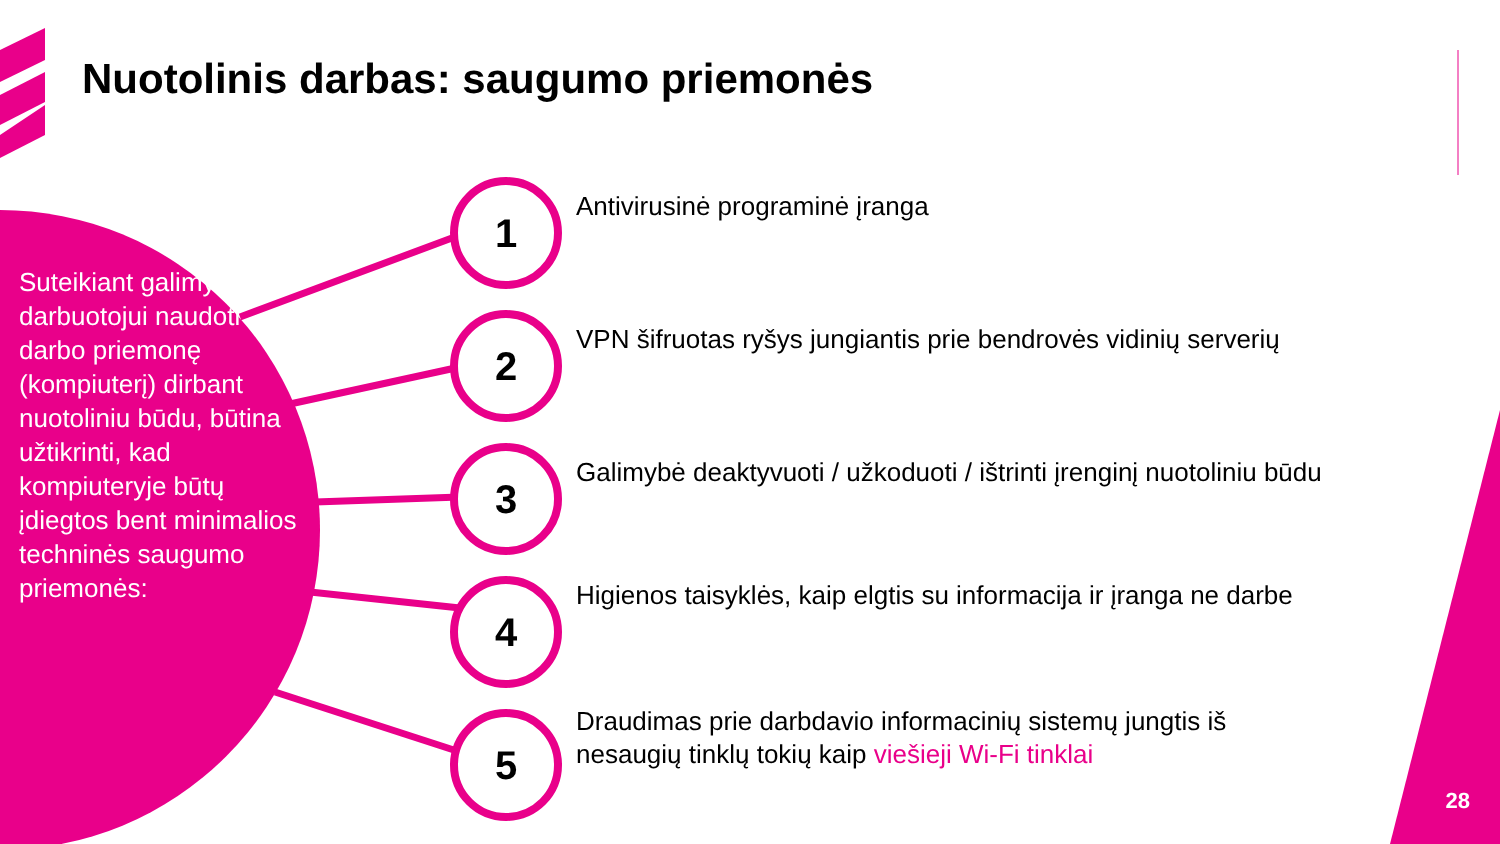Nuotolinis darbas: saugumo priemonės
Suteikiant galimybę darbuotojui naudoti darbo priemonę (kompiuterį) dirbant nuotoliniu būdu, būtina užtikrinti, kad kompiuteryje būtų įdiegtos bent minimalios techninės saugumo priemonės:
1
Antivirusinė programinė įranga
2
VPN šifruotas ryšys jungiantis prie bendrovės vidinių serverių
3
Galimybė deaktyvuoti / užkoduoti / ištrinti įrenginį nuotoliniu būdu
4
Higienos taisyklės, kaip elgtis su informacija ir įranga ne darbe
5
Draudimas prie darbdavio informacinių sistemų jungtis iš nesaugių tinklų tokių kaip viešieji Wi-Fi tinklai
28